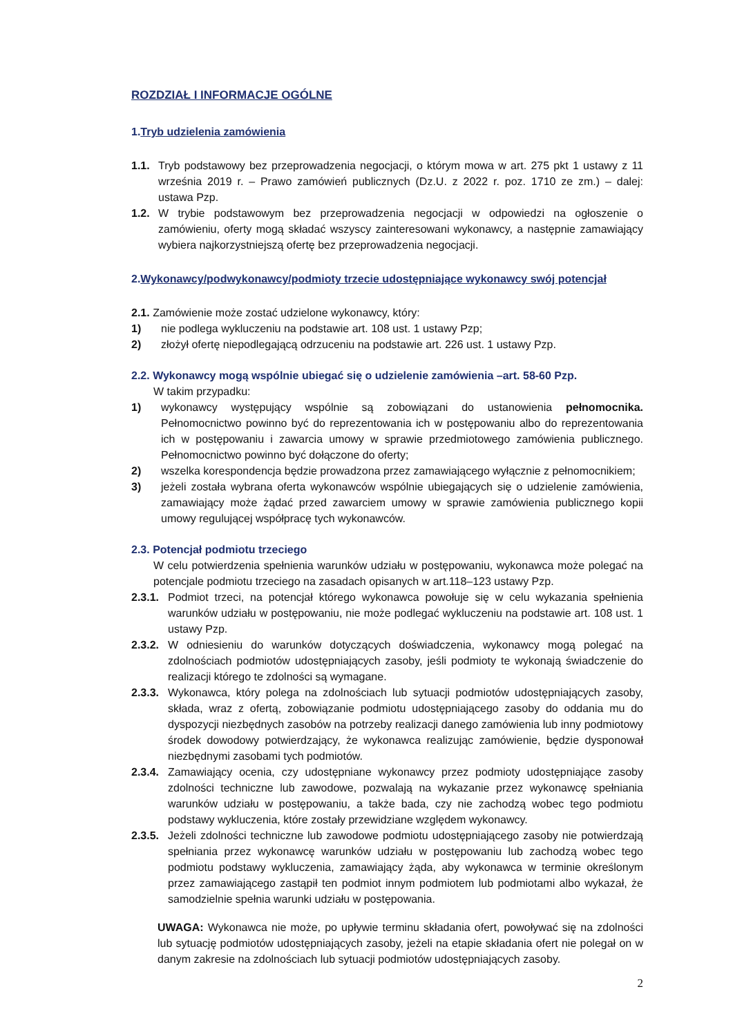ROZDZIAŁ I INFORMACJE OGÓLNE
1.Tryb udzielenia zamówienia
1.1. Tryb podstawowy bez przeprowadzenia negocjacji, o którym mowa w art. 275 pkt 1 ustawy z 11 września 2019 r. – Prawo zamówień publicznych (Dz.U. z 2022 r. poz. 1710 ze zm.) – dalej: ustawa Pzp.
1.2. W trybie podstawowym bez przeprowadzenia negocjacji w odpowiedzi na ogłoszenie o zamówieniu, oferty mogą składać wszyscy zainteresowani wykonawcy, a następnie zamawiający wybiera najkorzystniejszą ofertę bez przeprowadzenia negocjacji.
2.Wykonawcy/podwykonawcy/podmioty trzecie udostępniające wykonawcy swój potencjał
2.1. Zamówienie może zostać udzielone wykonawcy, który:
1) nie podlega wykluczeniu na podstawie art. 108 ust. 1 ustawy Pzp;
2) złożył ofertę niepodlegającą odrzuceniu na podstawie art. 226 ust. 1 ustawy Pzp.
2.2. Wykonawcy mogą wspólnie ubiegać się o udzielenie zamówienia –art. 58-60 Pzp.
W takim przypadku:
1) wykonawcy występujący wspólnie są zobowiązani do ustanowienia pełnomocnika. Pełnomocnictwo powinno być do reprezentowania ich w postępowaniu albo do reprezentowania ich w postępowaniu i zawarcia umowy w sprawie przedmiotowego zamówienia publicznego. Pełnomocnictwo powinno być dołączone do oferty;
2) wszelka korespondencja będzie prowadzona przez zamawiającego wyłącznie z pełnomocnikiem;
3) jeżeli została wybrana oferta wykonawców wspólnie ubiegających się o udzielenie zamówienia, zamawiający może żądać przed zawarciem umowy w sprawie zamówienia publicznego kopii umowy regulującej współpracę tych wykonawców.
2.3. Potencjał podmiotu trzeciego
W celu potwierdzenia spełnienia warunków udziału w postępowaniu, wykonawca może polegać na potencjale podmiotu trzeciego na zasadach opisanych w art.118–123 ustawy Pzp.
2.3.1. Podmiot trzeci, na potencjał którego wykonawca powołuje się w celu wykazania spełnienia warunków udziału w postępowaniu, nie może podlegać wykluczeniu na podstawie art. 108 ust. 1 ustawy Pzp.
2.3.2. W odniesieniu do warunków dotyczących doświadczenia, wykonawcy mogą polegać na zdolnościach podmiotów udostępniających zasoby, jeśli podmioty te wykonają świadczenie do realizacji którego te zdolności są wymagane.
2.3.3. Wykonawca, który polega na zdolnościach lub sytuacji podmiotów udostępniających zasoby, składa, wraz z ofertą, zobowiązanie podmiotu udostępniającego zasoby do oddania mu do dyspozycji niezbędnych zasobów na potrzeby realizacji danego zamówienia lub inny podmiotowy środek dowodowy potwierdzający, że wykonawca realizując zamówienie, będzie dysponował niezbędnymi zasobami tych podmiotów.
2.3.4. Zamawiający ocenia, czy udostępniane wykonawcy przez podmioty udostępniające zasoby zdolności techniczne lub zawodowe, pozwalają na wykazanie przez wykonawcę spełniania warunków udziału w postępowaniu, a także bada, czy nie zachodzą wobec tego podmiotu podstawy wykluczenia, które zostały przewidziane względem wykonawcy.
2.3.5. Jeżeli zdolności techniczne lub zawodowe podmiotu udostępniającego zasoby nie potwierdzają spełniania przez wykonawcę warunków udziału w postępowaniu lub zachodzą wobec tego podmiotu podstawy wykluczenia, zamawiający żąda, aby wykonawca w terminie określonym przez zamawiającego zastąpił ten podmiot innym podmiotem lub podmiotami albo wykazał, że samodzielnie spełnia warunki udziału w postępowania.
UWAGA: Wykonawca nie może, po upływie terminu składania ofert, powoływać się na zdolności lub sytuację podmiotów udostępniających zasoby, jeżeli na etapie składania ofert nie polegał on w danym zakresie na zdolnościach lub sytuacji podmiotów udostępniających zasoby.
2